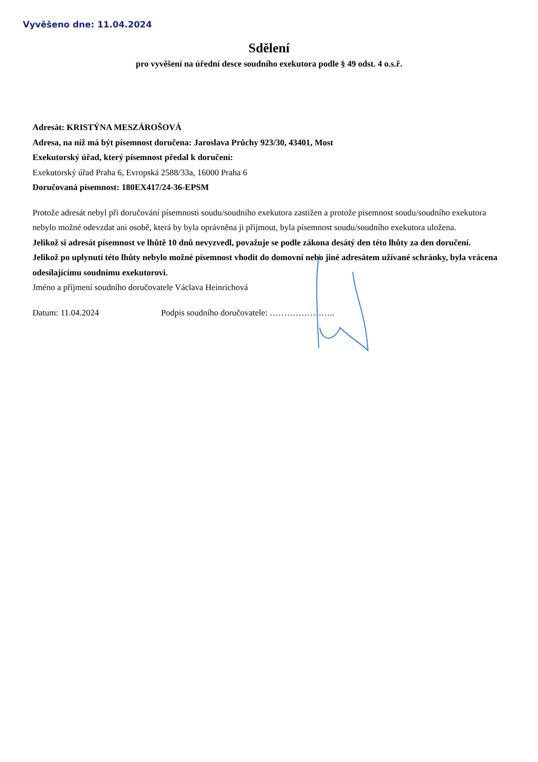Vyvěšeno dne: 11.04.2024
Sdělení
pro vyvěšení na úřední desce soudního exekutora podle § 49 odst. 4 o.s.ř.
Adresát: KRISTÝNA MESZÁROŠOVÁ
Adresa, na níž má být písemnost doručena: Jaroslava Průchy 923/30, 43401, Most
Exekutorský úřad, který písemnost předal k doručení:
Exekutorský úřad Praha 6, Evropská 2588/33a, 16000 Praha 6
Doručovaná písemnost: 180EX417/24-36-EPSM
Protože adresát nebyl při doručování písemnosti soudu/soudního exekutora zastižen a protože písemnost soudu/soudního exekutora nebylo možné odevzdat ani osobě, která by byla oprávněna ji přijmout, byla písemnost soudu/soudního exekutora uložena.
Jelikož si adresát písemnost ve lhůtě 10 dnů nevyzvedl, považuje se podle zákona desátý den této lhůty za den doručení. Jelikož po uplynutí této lhůty nebylo možné písemnost vhodit do domovní nebo jiné adresátem užívané schránky, byla vrácena odesílajícímu soudnímu exekutorovi.
Jméno a příjmení soudního doručovatele Václava Heinrichová
Datum: 11.04.2024 Podpis soudního doručovatele: …………………..